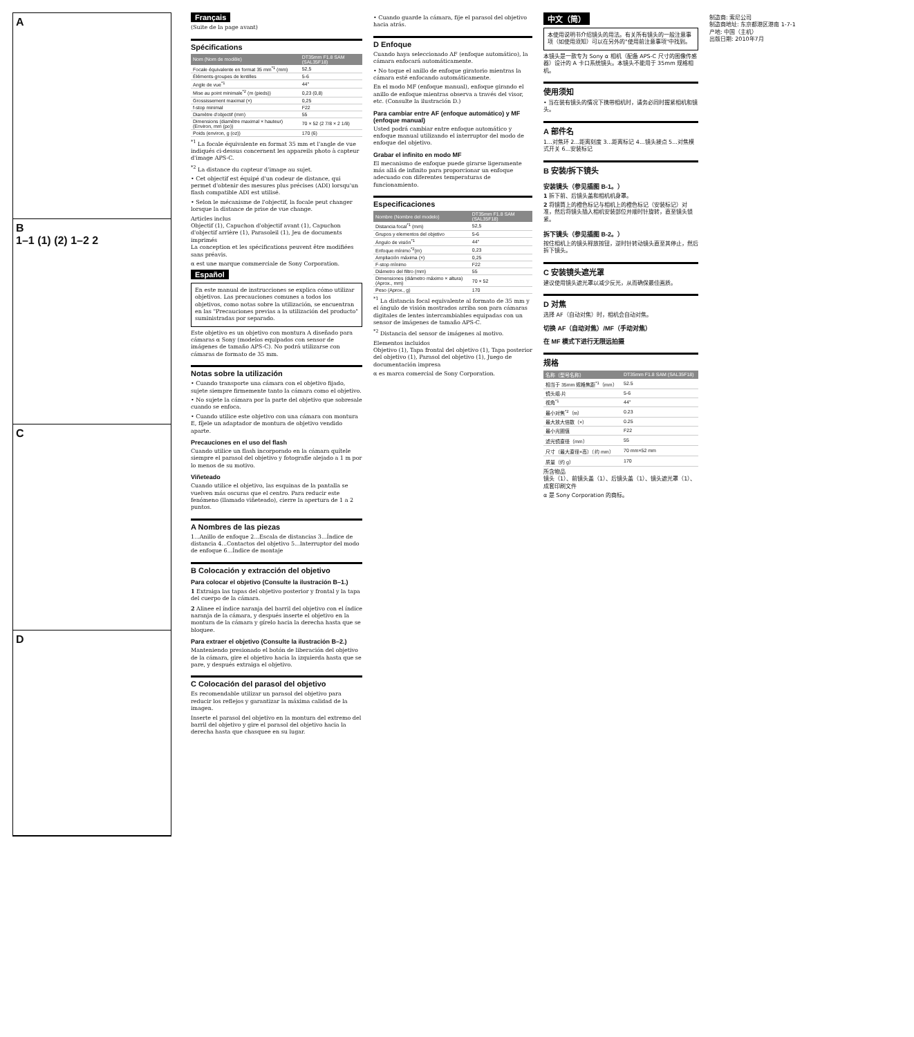A
B
1–1 (1) (2) 1–2 2
C
D
Français
(Suite de la page avant)
Spécifications
| Nom (Nom de modèle) | DT35mm F1.8 SAM (SAL35F18) |
| --- | --- |
| Focale équivalente en format 35 mm<sup>*1</sup> (mm) | 52,5 |
| Éléments-groupes de lentilles | 5-6 |
| Angle de vue<sup>*1</sup> | 44° |
| Mise au point minimale<sup>*2</sup> (m (pieds)) | 0,23 (0,8) |
| Grossissement maximal (×) | 0,25 |
| f-stop minimal | F22 |
| Diamètre d'objectif (mm) | 55 |
| Dimensions (diamètre maximal × hauteur) (Environ, mm (po)) | 70 × 52 (2 7/8 × 2 1/8) |
| Poids (environ, g (oz)) | 170 (6) |
<sup>*1</sup> La focale équivalente en format 35 mm et l'angle de vue indiqués ci-dessus concernent les appareils photo à capteur d'image APS-C.
<sup>*2</sup> La distance du capteur d'image au sujet.
• Cet objectif est équipé d'un codeur de distance, qui permet d'obtenir des mesures plus précises (ADI) lorsqu'un flash compatible ADI est utilisé.
• Selon le mécanisme de l'objectif, la focale peut changer lorsque la distance de prise de vue change.
Articles inclus
Objectif (1), Capuchon d'objectif avant (1), Capuchon d'objectif arrière (1), Parasoleil (1), Jeu de documents imprimés
La conception et les spécifications peuvent être modifiées sans préavis.
α est une marque commerciale de Sony Corporation.
Español
En este manual de instrucciones se explica cómo utilizar objetivos. Las precauciones comunes a todos los objetivos, como notas sobre la utilización, se encuentran en las "Precauciones previas a la utilización del producto" suministradas por separado.
Este objetivo es un objetivo con montura A diseñado para cámaras α Sony (modelos equipados con sensor de imágenes de tamaño APS-C). No podrá utilizarse con cámaras de formato de 35 mm.
Notas sobre la utilización
• Cuando transporte una cámara con el objetivo fijado, sujete siempre firmemente tanto la cámara como el objetivo.
• No sujete la cámara por la parte del objetivo que sobresale cuando se enfoca.
• Cuando utilice este objetivo con una cámara con montura E, fíjele un adaptador de montura de objetivo vendido aparte.
Precauciones en el uso del flash
Cuando utilice un flash incorporado en la cámara quítele siempre el parasol del objetivo y fotografíe alejado a 1 m por lo menos de su motivo.
Viñeteado
Cuando utilice el objetivo, las esquinas de la pantalla se vuelven más oscuras que el centro. Para reducir este fenómeno (llamado viñeteado), cierre la apertura de 1 a 2 puntos.
A Nombres de las piezas
1...Anillo de enfoque 2...Escala de distancias 3...Índice de distancia 4...Contactos del objetivo 5...Interruptor del modo de enfoque 6...Índice de montaje
B Colocación y extracción del objetivo
Para colocar el objetivo (Consulte la ilustración B–1.)
1 Extraiga las tapas del objetivo posterior y frontal y la tapa del cuerpo de la cámara.
2 Alinee el índice naranja del barril del objetivo con el índice naranja de la cámara, y después inserte el objetivo en la montura de la cámara y gírelo hacia la derecha hasta que se bloquee.
Para extraer el objetivo (Consulte la ilustración B–2.)
Manteniendo presionado el botón de liberación del objetivo de la cámara, gire el objetivo hacia la izquierda hasta que se pare, y después extraiga el objetivo.
C Colocación del parasol del objetivo
Es recomendable utilizar un parasol del objetivo para reducir los reflejos y garantizar la máxima calidad de la imagen.
Inserte el parasol del objetivo en la montura del extremo del barril del objetivo y gire el parasol del objetivo hacia la derecha hasta que chasquee en su lugar.
• Cuando guarde la cámara, fije el parasol del objetivo hacia atrás.
D Enfoque
Cuando haya seleccionado AF (enfoque automático), la cámara enfocará automáticamente.
• No toque el anillo de enfoque giratorio mientras la cámara esté enfocando automáticamente.
En el modo MF (enfoque manual), enfoque girando el anillo de enfoque mientras observa a través del visor, etc. (Consulte la ilustración D.)
Para cambiar entre AF (enfoque automático) y MF (enfoque manual)
Usted podrá cambiar entre enfoque automático y enfoque manual utilizando el interruptor del modo de enfoque del objetivo.
Grabar el infinito en modo MF
El mecanismo de enfoque puede girarse ligeramente más allá de infinito para proporcionar un enfoque adecuado con diferentes temperaturas de funcionamiento.
Especificaciones
| Nombre (Nombre del modelo) | DT35mm F1.8 SAM (SAL35F18) |
| --- | --- |
| Distancia focal<sup>*1</sup> (mm) | 52,5 |
| Grupos y elementos del objetivo | 5-6 |
| Ángulo de visión<sup>*1</sup> | 44° |
| Enfoque mínimo<sup>*2</sup>(m) | 0,23 |
| Ampliación máxima (×) | 0,25 |
| F-stop mínimo | F22 |
| Diámetro del filtro (mm) | 55 |
| Dimensiones (diámetro máximo × altura) (Aprox., mm) | 70 × 52 |
| Peso (Aprox., g) | 170 |
<sup>*1</sup> La distancia focal equivalente al formato de 35 mm y el ángulo de visión mostrados arriba son para cámaras digitales de lentes intercambiables equipadas con un sensor de imágenes de tamaño APS-C.
<sup>*2</sup> Distancia del sensor de imágenes al motivo.
Elementos incluidos
Objetivo (1), Tapa frontal del objetivo (1), Tapa posterior del objetivo (1), Parasol del objetivo (1), Juego de documentación impresa
α es marca comercial de Sony Corporation.
中文（简）
本使用说明书介绍镜头的用法。有关所有镜头的一般注意事项（如使用须知）可以在另外的"使用前注意事项"中找到。
本镜头是一款专为 Sony α 相机（配备 APS-C 尺寸的图像传感器）设计的 A 卡口系统镜头。本镜头不能用于 35mm 规格相机。
使用须知
• 当在装有镜头的情况下携带相机时，请务必同时握紧相机和镜头。
A 部件名
1...对焦环 2...距离刻度 3...距离标记 4...镜头接点 5...对焦模式开关 6...安装标记
B 安装/拆下镜头
安装镜头（参见插图 B-1。）
1 拆下前、后镜头盖和相机机身罩。
2 将镜筒上的橙色标记与相机上的橙色标记（安装标记）对准，然后将镜头插入相机安装部位并顺时针旋转，直至镜头锁紧。
拆下镜头（参见插图 B-2。）
按住相机上的镜头释放按钮，逆时针转动镜头直至其停止，然后拆下镜头。
C 安装镜头遮光罩
建议使用镜头遮光罩以减少反光，从而确保最佳画质。
D 对焦
选择 AF（自动对焦）时，相机会自动对焦。
切换 AF（自动对焦）/MF（手动对焦）
在 MF 模式下进行无限远拍摄
规格
| 名称（型号名称） | DT35mm F1.8 SAM (SAL35F18) |
| --- | --- |
| 相当于 35mm 规格焦距<sup>*1</sup>（mm） | 52.5 |
| 镜头组-片 | 5-6 |
| 视角<sup>*1</sup> | 44° |
| 最小对焦<sup>*2</sup>（m） | 0.23 |
| 最大放大倍数（×） | 0.25 |
| 最小光圈值 | F22 |
| 滤光镜直径（mm） | 55 |
| 尺寸（最大直径×高）（约 mm） | 70 mm×52 mm |
| 质量（约 g） | 170 |
所含物品
镜头（1）、前镜头盖（1）、后镜头盖（1）、镜头遮光罩（1）、成套印刷文件
α 是 Sony Corporation 的商标。
制造商: 索尼公司
制造商地址: 东京都港区港南 1-7-1
产地: 中国（主机）
出版日期: 2010年7月